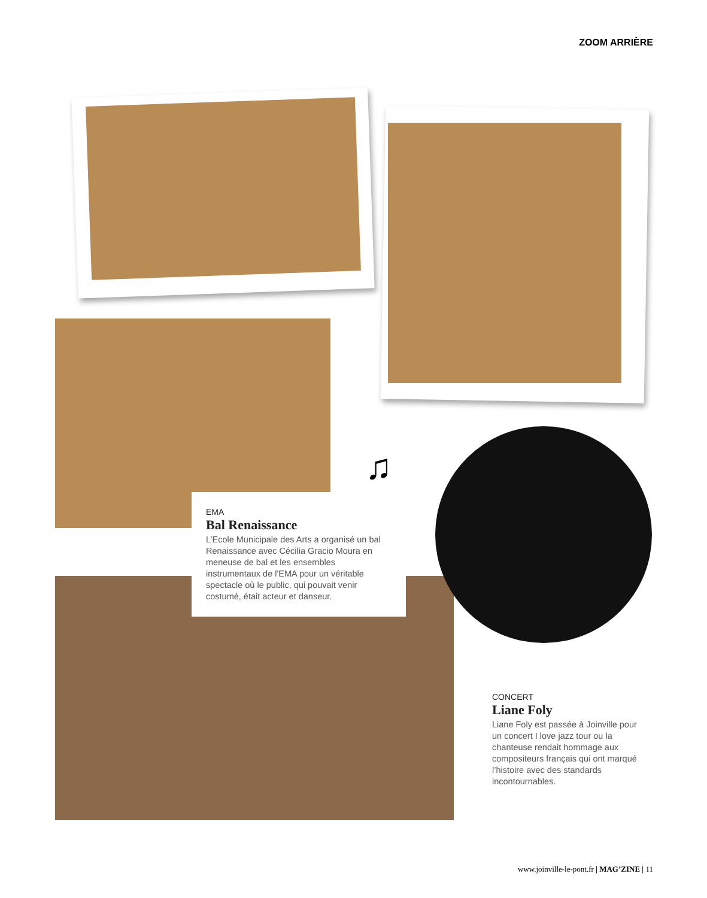ZOOM ARRIÈRE
♫
EMA
Bal Renaissance
L’Ecole Municipale des Arts a organisé un bal Renaissance avec Cécilia Gracio Moura en meneuse de bal et les ensembles instrumentaux de l'EMA pour un véritable spectacle où le public, qui pouvait venir costumé, était acteur et danseur.
CONCERT
Liane Foly
Liane Foly est passée à Joinville pour un concert I love jazz tour ou la chanteuse rendait hommage aux compositeurs français qui ont marqué l’histoire avec des standards incontournables.
www.joinville-le-pont.fr | MAG’ZINE | 11